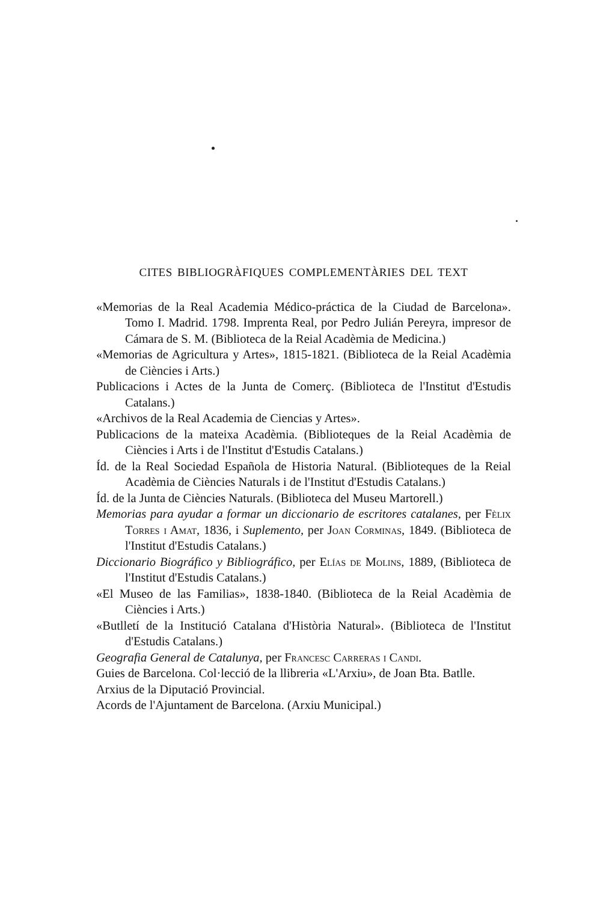CITES BIBLIOGRÀFIQUES COMPLEMENTÀRIES DEL TEXT
«Memorias de la Real Academia Médico-práctica de la Ciudad de Barcelona». Tomo I. Madrid. 1798. Imprenta Real, por Pedro Julián Pereyra, impresor de Cámara de S. M. (Biblioteca de la Reial Acadèmia de Medicina.)
«Memorias de Agricultura y Artes», 1815-1821. (Biblioteca de la Reial Acadèmia de Ciències i Arts.)
Publicacions i Actes de la Junta de Comerç. (Biblioteca de l'Institut d'Estudis Catalans.)
«Archivos de la Real Academia de Ciencias y Artes».
Publicacions de la mateixa Acadèmia. (Biblioteques de la Reial Acadèmia de Ciències i Arts i de l'Institut d'Estudis Catalans.)
Íd. de la Real Sociedad Española de Historia Natural. (Biblioteques de la Reial Acadèmia de Ciències Naturals i de l'Institut d'Estudis Catalans.)
Íd. de la Junta de Ciències Naturals. (Biblioteca del Museu Martorell.)
Memorias para ayudar a formar un diccionario de escritores catalanes, per Fèlix Torres i Amat, 1836, i Suplemento, per Joan Corminas, 1849. (Biblioteca de l'Institut d'Estudis Catalans.)
Diccionario Biográfico y Bibliográfico, per Elías de Molins, 1889, (Biblioteca de l'Institut d'Estudis Catalans.)
«El Museo de las Familias», 1838-1840. (Biblioteca de la Reial Acadèmia de Ciències i Arts.)
«Butlletí de la Institució Catalana d'Història Natural». (Biblioteca de l'Institut d'Estudis Catalans.)
Geografia General de Catalunya, per Francesc Carreras i Candi.
Guies de Barcelona. Col·lecció de la llibreria «L'Arxiu», de Joan Bta. Batlle.
Arxius de la Diputació Provincial.
Acords de l'Ajuntament de Barcelona. (Arxiu Municipal.)